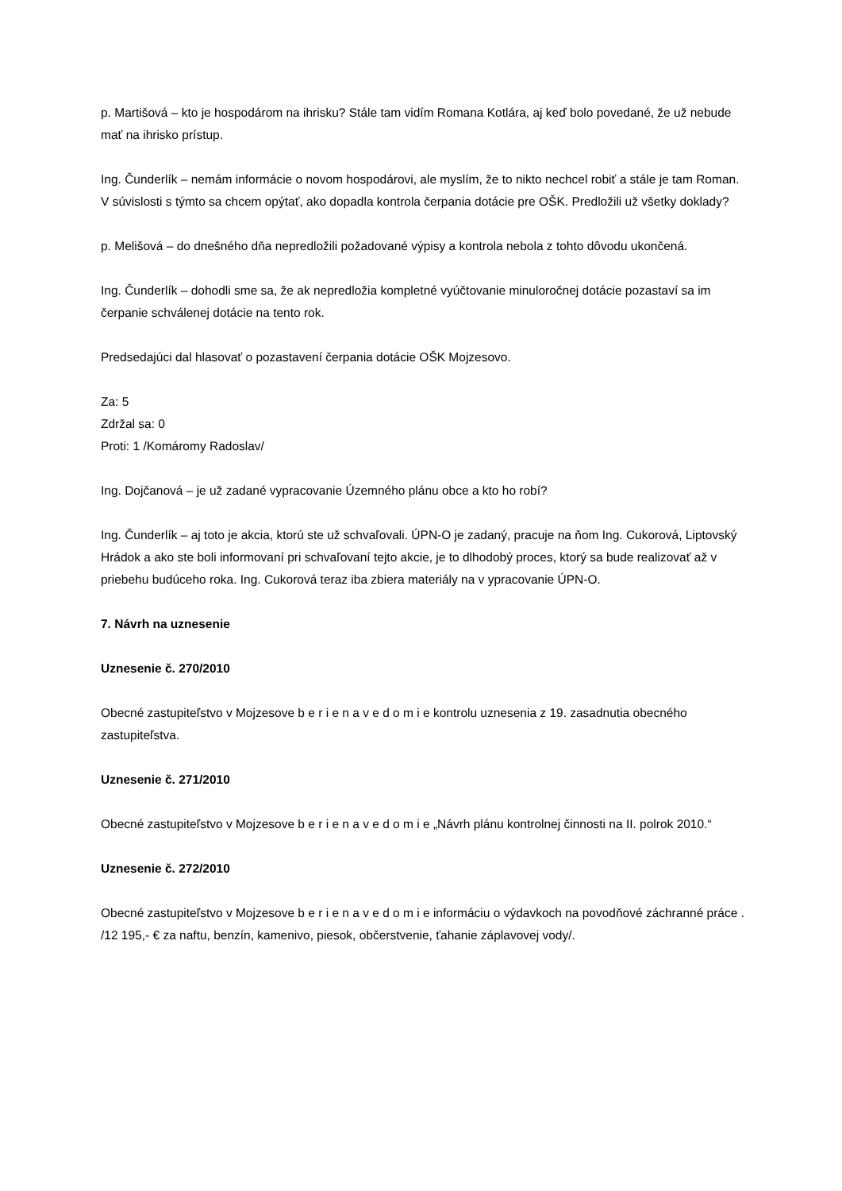p. Martišová – kto je hospodárom na ihrisku? Stále tam vidím Romana Kotlára, aj keď bolo povedané, že už nebude mať na ihrisko prístup.
Ing. Čunderlík – nemám informácie o novom hospodárovi, ale myslím, že to nikto nechcel robiť a stále je tam Roman. V súvislosti s týmto sa chcem opýtať, ako dopadla kontrola čerpania dotácie pre OŠK. Predložili už všetky doklady?
p. Melišová – do dnešného dňa nepredložili požadované výpisy a kontrola nebola z tohto dôvodu ukončená.
Ing. Čunderlík – dohodli sme sa, že ak nepredložia kompletné vyúčtovanie minuloročnej dotácie pozastaví sa im čerpanie schválenej dotácie na tento rok.
Predsedajúci dal hlasovať o pozastavení čerpania dotácie OŠK Mojzesovo.
Za: 5
Zdržal sa: 0
Proti: 1 /Komáromy Radoslav/
Ing. Dojčanová – je už zadané vypracovanie Územného plánu obce a kto ho robí?
Ing. Čunderlík – aj toto je akcia, ktorú ste už schvaľovali. ÚPN-O je zadaný, pracuje na ňom Ing. Cukorová, Liptovský Hrádok a ako ste boli informovaní pri schvaľovaní tejto akcie, je to dlhodobý proces, ktorý sa bude realizovať až v priebehu budúceho roka. Ing. Cukorová teraz iba zbiera materiály na v ypracovanie ÚPN-O.
7. Návrh na uznesenie
Uznesenie č. 270/2010
Obecné zastupiteľstvo v Mojzesove b e r i e n a v e d o m i e kontrolu uznesenia z 19. zasadnutia obecného zastupiteľstva.
Uznesenie č. 271/2010
Obecné zastupiteľstvo v Mojzesove b e r i e n a v e d o m i e „Návrh plánu kontrolnej činnosti na II. polrok 2010.“
Uznesenie č. 272/2010
Obecné zastupiteľstvo v Mojzesove b e r i e n a v e d o m i e informáciu o výdavkoch na povodňové záchranné práce . /12 195,- € za naftu, benzín, kamenivo, piesok, občerstvenie, ťahanie záplavovej vody/.